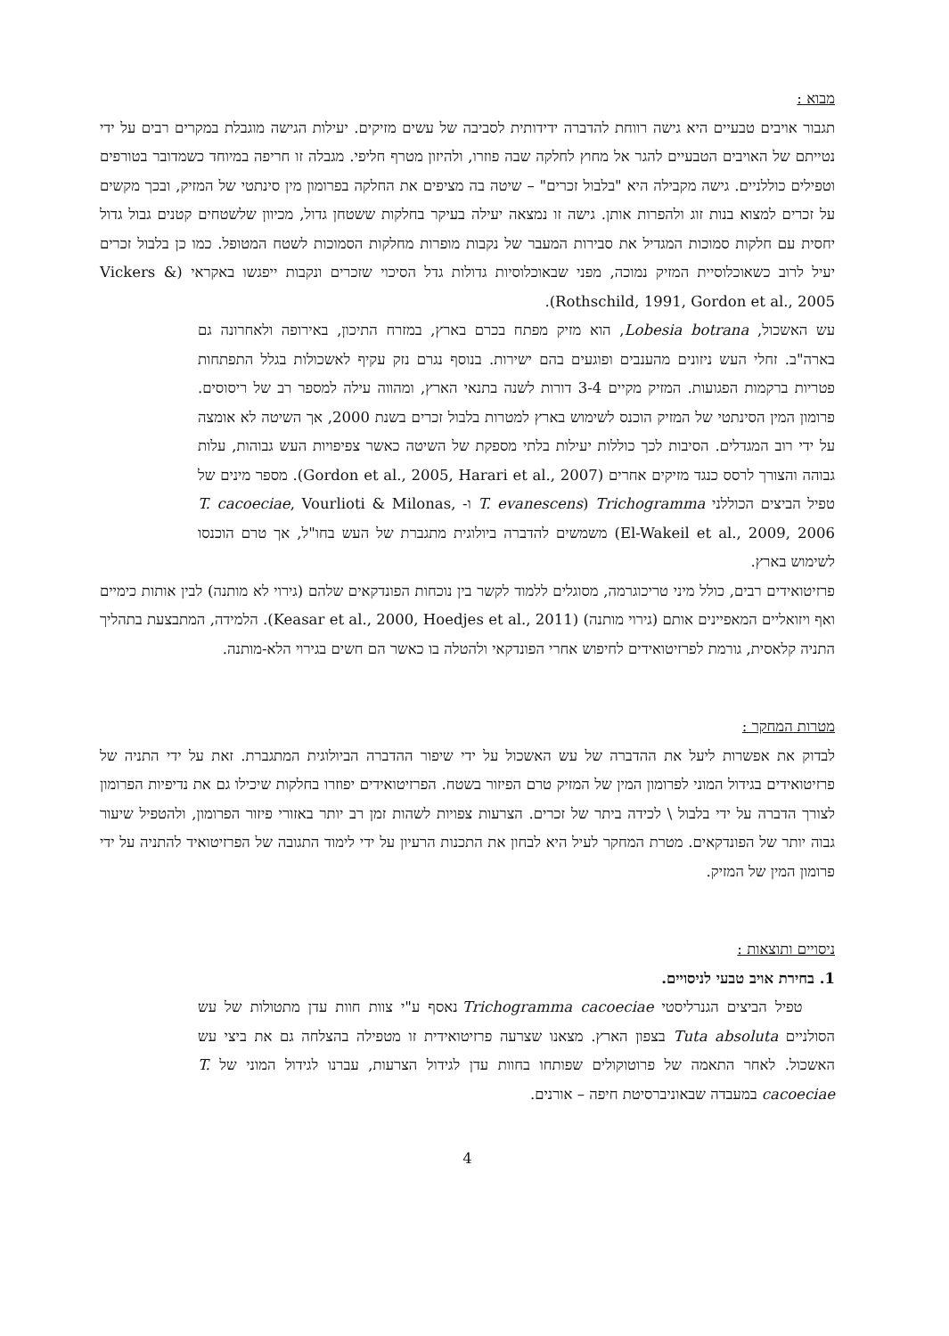מבוא :
תגבור אויבים טבעיים היא גישה רווחת להדברה ידידותית לסביבה של עשים מזיקים. יעילות הגישה מוגבלת במקרים רבים על ידי נטייתם של האויבים הטבעיים להגר אל מחוץ לחלקה שבה פוזרו, ולהיזון מטרף חליפי. מגבלה זו חריפה במיוחד כשמדובר בטורפים וטפילים כוללניים. גישה מקבילה היא "בלבול זכרים" – שיטה בה מציפים את החלקה בפרומון מין סינתטי של המזיק, ובכך מקשים על זכרים למצוא בנות זוג ולהפרות אותן. גישה זו נמצאה יעילה בעיקר בחלקות ששטחן גדול, מכיוון שלשטחים קטנים גבול גדול יחסית עם חלקות סמוכות המגדיל את סבירות המעבר של נקבות מופרות מחלקות הסמוכות לשטח המטופל. כמו כן בלבול זכרים יעיל לרוב כשאוכלוסיית המזיק נמוכה, מפני שבאוכלוסיות גדולות גדל הסיכוי שזכרים ונקבות ייפגשו באקראי (Vickers & Rothschild, 1991, Gordon et al., 2005).
עש האשכול, Lobesia botrana, הוא מזיק מפתח בכרם בארץ, במזרח התיכון, באירופה ולאחרונה גם בארה"ב. זחלי העש ניזונים מהענבים ופוגעים בהם ישירות. בנוסף נגרם נזק עקיף לאשכולות בגלל התפתחות פטריות ברקמות הפגועות. המזיק מקיים 3-4 דורות לשנה בתנאי הארץ, ומהווה עילה למספר רב של ריסוסים. פרומון המין הסינתטי של המזיק הוכנס לשימוש בארץ למטרות בלבול זכרים בשנת 2000, אך השיטה לא אומצה על ידי רוב המגדלים. הסיבות לכך כוללות יעילות בלתי מספקת של השיטה כאשר צפיפויות העש גבוהות, עלות גבוהה והצורך לרסס כנגד מזיקים אחרים (Gordon et al., 2005, Harari et al., 2007). מספר מינים של טפיל הביצים הכוללני Trichogramma (T. evanescens ו- T. cacoeciae, Vourlioti & Milonas, El-Wakeil et al., 2009, 2006) משמשים להדברה ביולוגית מתגברת של העש בחו"ל, אך טרם הוכנסו לשימוש בארץ.
פרזיטואידים רבים, כולל מיני טריכוגרמה, מסוגלים ללמוד לקשר בין נוכחות הפונדקאים שלהם (גירוי לא מותנה) לבין אותות כימיים ואף ויזואליים המאפיינים אותם (גירוי מותנה) (Keasar et al., 2000, Hoedjes et al., 2011). הלמידה, המתבצעת בתהליך התניה קלאסית, גורמת לפרזיטואידים לחיפוש אחרי הפונדקאי ולהטלה בו כאשר הם חשים בגירוי הלא-מותנה.
מטרות המחקר :
לבדוק את אפשרות ליעל את ההדברה של עש האשכול על ידי שיפור ההדברה הביולוגית המתגברת. זאת על ידי התניה של פרזיטואידים בגידול המוני לפרומון המין של המזיק טרם הפיזור בשטח. הפרזיטואידים יפוזרו בחלקות שיכילו גם את נדיפיות הפרומון לצורך הדברה על ידי בלבול \ לכידה ביתר של זכרים. הצרעות צפויות לשהות זמן רב יותר באזורי פיזור הפרומון, ולהטפיל שיעור גבוה יותר של הפונדקאים. מטרת המחקר לעיל היא לבחון את התכנות הרעיון על ידי לימוד התגובה של הפרזיטואיד להתניה על ידי פרומון המין של המזיק.
ניסויים ותוצאות :
1. בחירת אויב טבעי לניסויים.
טפיל הביצים הגנרליסטי Trichogramma cacoeciae נאסף ע"י צוות חוות עדן מתטולות של עש הסולניים Tuta absoluta בצפון הארץ. מצאנו שצרעה פרזיטואידית זו מטפילה בהצלחה גם את ביצי עש האשכול. לאחר התאמה של פרוטוקולים שפותחו בחוות עדן לגידול הצרעות, עברנו לגידול המוני של T. cacoeciae במעבדה שבאוניברסיטת חיפה – אורנים.
4